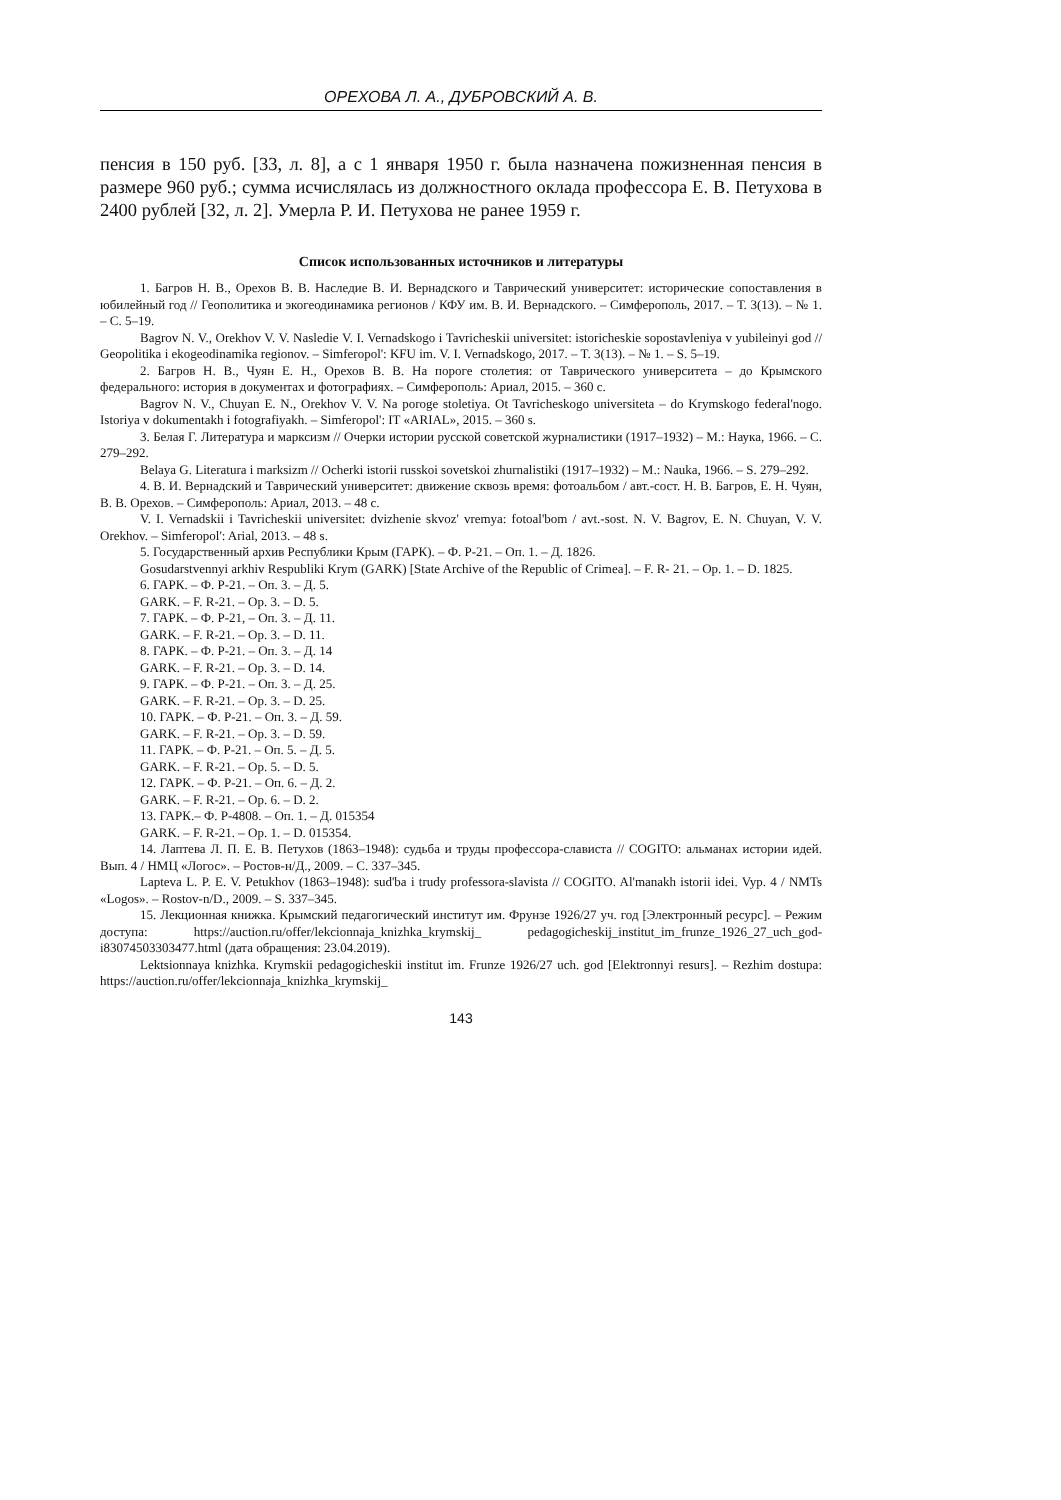ОРЕХОВА Л. А., ДУБРОВСКИЙ А. В.
пенсия в 150 руб. [33, л. 8], а с 1 января 1950 г. была назначена пожизненная пенсия в размере 960 руб.; сумма исчислялась из должностного оклада профессора Е. В. Петухова в 2400 рублей [32, л. 2]. Умерла Р. И. Петухова не ранее 1959 г.
Список использованных источников и литературы
1. Багров Н. В., Орехов В. В. Наследие В. И. Вернадского и Таврический университет: исторические сопоставления в юбилейный год // Геополитика и экогеодинамика регионов / КФУ им. В. И. Вернадского. – Симферополь, 2017. – Т. 3(13). – № 1. – С. 5–19.
Bagrov N. V., Orekhov V. V. Nasledie V. I. Vernadskogo i Tavricheskii universitet: istoricheskie sopostavleniya v yubileinyi god // Geopolitika i ekogeodinamika regionov. – Simferopol': KFU im. V. I. Vernadskogo, 2017. – T. 3(13). – № 1. – S. 5–19.
2. Багров Н. В., Чуян Е. Н., Орехов В. В. На пороге столетия: от Таврического университета – до Крымского федерального: история в документах и фотографиях. – Симферополь: Ариал, 2015. – 360 с.
Bagrov N. V., Chuyan E. N., Orekhov V. V. Na poroge stoletiya. Ot Tavricheskogo universiteta – do Krymskogo federal'nogo. Istoriya v dokumentakh i fotografiyakh. – Simferopol': IT «ARIAL», 2015. – 360 s.
3. Белая Г. Литература и марксизм // Очерки истории русской советской журналистики (1917–1932) – М.: Наука, 1966. – С. 279–292.
Belaya G. Literatura i marksizm // Ocherki istorii russkoi sovetskoi zhurnalistiki (1917–1932) – M.: Nauka, 1966. – S. 279–292.
4. В. И. Вернадский и Таврический университет: движение сквозь время: фотоальбом / авт.-сост. Н. В. Багров, Е. Н. Чуян, В. В. Орехов. – Симферополь: Ариал, 2013. – 48 с.
V. I. Vernadskii i Tavricheskii universitet: dvizhenie skvoz' vremya: fotoal'bom / avt.-sost. N. V. Bagrov, E. N. Chuyan, V. V. Orekhov. – Simferopol': Arial, 2013. – 48 s.
5. Государственный архив Республики Крым (ГАРК). – Ф. Р-21. – Оп. 1. – Д. 1826.
Gosudarstvennyi arkhiv Respubliki Krym (GARK) [State Archive of the Republic of Crimea]. – F. R- 21. – Op. 1. – D. 1825.
6. ГАРК. – Ф. Р-21. – Оп. 3. – Д. 5.
GARK. – F. R-21. – Op. 3. – D. 5.
7. ГАРК. – Ф. Р-21, – Оп. 3. – Д. 11.
GARK. – F. R-21. – Op. 3. – D. 11.
8. ГАРК. – Ф. Р-21. – Оп. 3. – Д. 14
GARK. – F. R-21. – Op. 3. – D. 14.
9. ГАРК. – Ф. Р-21. – Оп. 3. – Д. 25.
GARK. – F. R-21. – Op. 3. – D. 25.
10. ГАРК. – Ф. Р-21. – Оп. 3. – Д. 59.
GARK. – F. R-21. – Op. 3. – D. 59.
11. ГАРК. – Ф. Р-21. – Оп. 5. – Д. 5.
GARK. – F. R-21. – Op. 5. – D. 5.
12. ГАРК. – Ф. Р-21. – Оп. 6. – Д. 2.
GARK. – F. R-21. – Op. 6. – D. 2.
13. ГАРК.– Ф. Р-4808. – Оп. 1. – Д. 015354
GARK. – F. R-21. – Op. 1. – D. 015354.
14. Лаптева Л. П. Е. В. Петухов (1863–1948): судьба и труды профессора-слависта // COGITO: альманах истории идей. Вып. 4 / НМЦ «Логос». – Ростов-н/Д., 2009. – С. 337–345.
Lapteva L. P. E. V. Petukhov (1863–1948): sud'ba i trudy professora-slavista // COGITO. Al'manakh istorii idei. Vyp. 4 / NMTs «Logos». – Rostov-n/D., 2009. – S. 337–345.
15. Лекционная книжка. Крымский педагогический институт им. Фрунзе 1926/27 уч. год [Электронный ресурс]. – Режим доступа: https://auction.ru/offer/lekcionnaja_knizhka_krymskij_ pedagogicheskij_institut_im_frunze_1926_27_uch_god-i83074503303477.html (дата обращения: 23.04.2019).
Lektsionnaya knizhka. Krymskii pedagogicheskii institut im. Frunze 1926/27 uch. god [Elektronnyi resurs]. – Rezhim dostupa: https://auction.ru/offer/lekcionnaja_knizhka_krymskij_
143